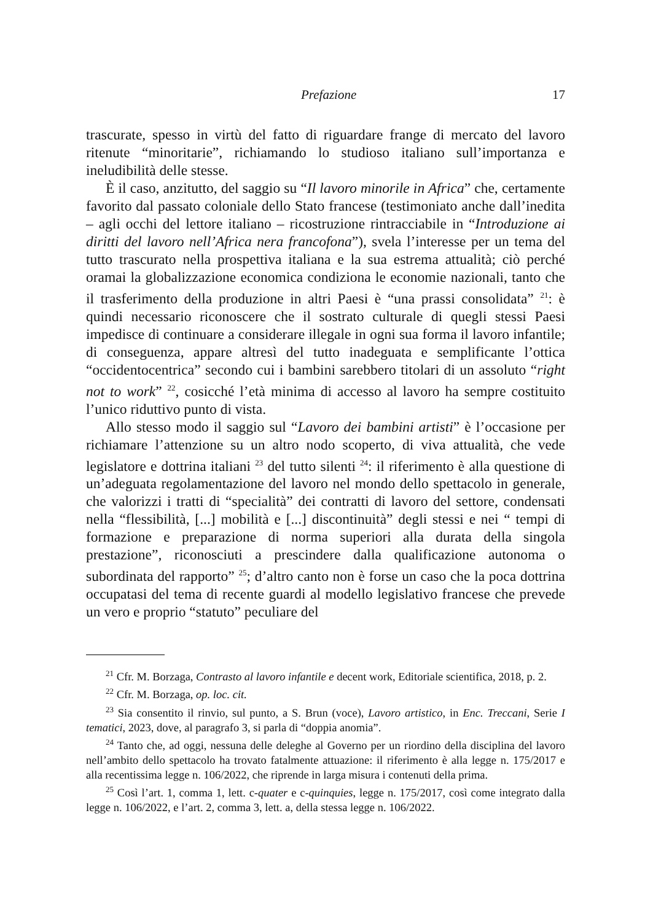Prefazione 17
trascurate, spesso in virtù del fatto di riguardare frange di mercato del lavoro ritenute “minoritarie”, richiamando lo studioso italiano sull’importanza e ineludibilità delle stesse.
È il caso, anzitutto, del saggio su “Il lavoro minorile in Africa” che, certamente favorito dal passato coloniale dello Stato francese (testimoniato anche dall’inedita – agli occhi del lettore italiano – ricostruzione rintracciabile in “Introduzione ai diritti del lavoro nell’Africa nera francofona”), svela l’interesse per un tema del tutto trascurato nella prospettiva italiana e la sua estrema attualità; ciò perché oramai la globalizzazione economica condiziona le economie nazionali, tanto che il trasferimento della produzione in altri Paesi è “una prassi consolidata” <sup>21</sup>: è quindi necessario riconoscere che il sostrato culturale di quegli stessi Paesi impedisce di continuare a considerare illegale in ogni sua forma il lavoro infantile; di conseguenza, appare altresì del tutto inadeguata e semplificante l’ottica “occidentocentrica” secondo cui i bambini sarebbero titolari di un assoluto “right not to work” <sup>22</sup>, cosicché l’età minima di accesso al lavoro ha sempre costituito l’unico riduttivo punto di vista.
Allo stesso modo il saggio sul “Lavoro dei bambini artisti” è l’occasione per richiamare l’attenzione su un altro nodo scoperto, di viva attualità, che vede legislatore e dottrina italiani <sup>23</sup> del tutto silenti <sup>24</sup>: il riferimento è alla questione di un’adeguata regolamentazione del lavoro nel mondo dello spettacolo in generale, che valorizzi i tratti di “specialità” dei contratti di lavoro del settore, condensati nella “flessibilità, [...] mobilità e [...] discontinuità” degli stessi e nei “ tempi di formazione e preparazione di norma superiori alla durata della singola prestazione”, riconosciuti a prescindere dalla qualificazione autonoma o subordinata del rapporto” <sup>25</sup>; d’altro canto non è forse un caso che la poca dottrina occupatasi del tema di recente guardi al modello legislativo francese che prevede un vero e proprio “statuto” peculiare del
<sup>21</sup> Cfr. M. Borzaga, Contrasto al lavoro infantile e decent work, Editoriale scientifica, 2018, p. 2.
<sup>22</sup> Cfr. M. Borzaga, op. loc. cit.
<sup>23</sup> Sia consentito il rinvio, sul punto, a S. Brun (voce), Lavoro artistico, in Enc. Treccani, Serie I tematici, 2023, dove, al paragrafo 3, si parla di “doppia anomia”.
<sup>24</sup> Tanto che, ad oggi, nessuna delle deleghe al Governo per un riordino della disciplina del lavoro nell’ambito dello spettacolo ha trovato fatalmente attuazione: il riferimento è alla legge n. 175/2017 e alla recentissima legge n. 106/2022, che riprende in larga misura i contenuti della prima.
<sup>25</sup> Così l’art. 1, comma 1, lett. c-quater e c-quinquies, legge n. 175/2017, così come integrato dalla legge n. 106/2022, e l’art. 2, comma 3, lett. a, della stessa legge n. 106/2022.